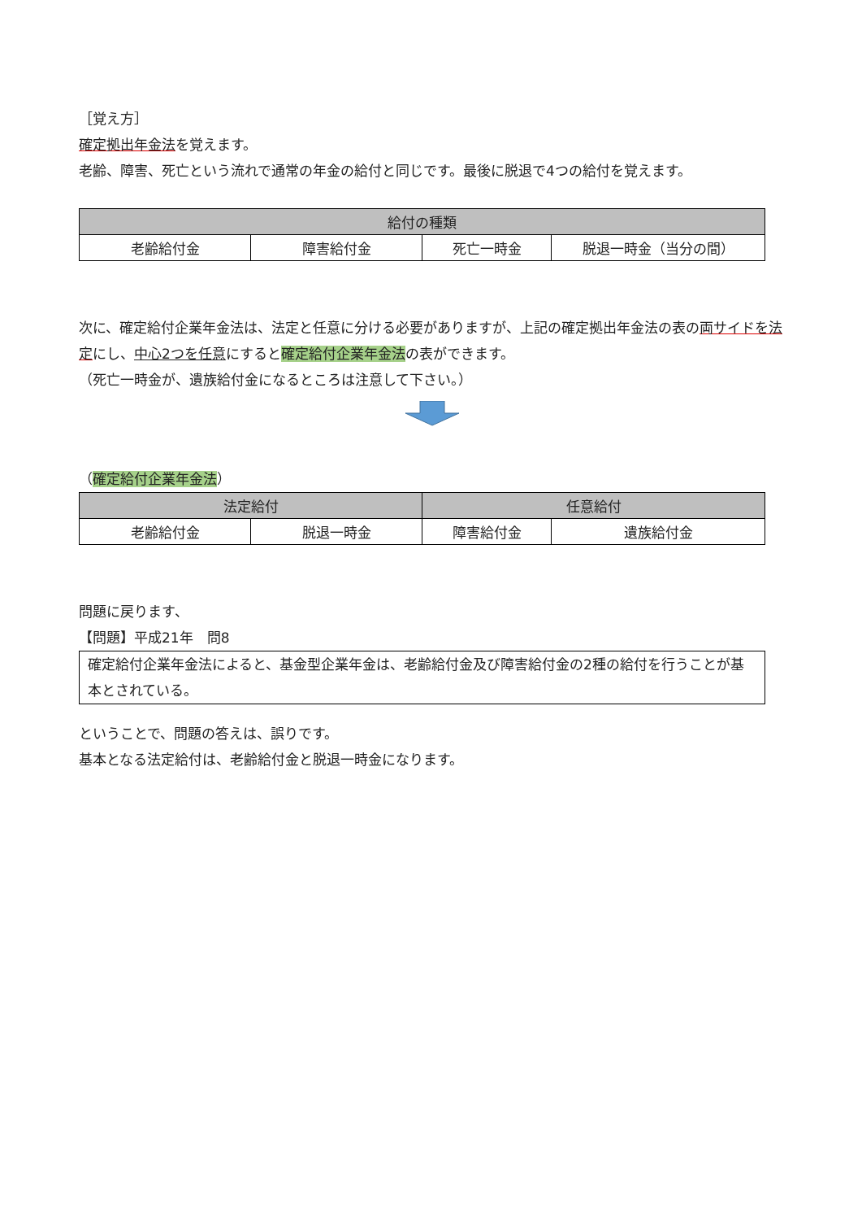［覚え方］
確定拠出年金法を覚えます。
老齢、障害、死亡という流れで通常の年金の給付と同じです。最後に脱退で4つの給付を覚えます。
| 給付の種類 | | | |
| 老齢給付金 | 障害給付金 | 死亡一時金 | 脱退一時金（当分の間） |
次に、確定給付企業年金法は、法定と任意に分ける必要がありますが、上記の確定拠出年金法の表の両サイドを法定にし、中心2つを任意にすると確定給付企業年金法の表ができます。
（死亡一時金が、遺族給付金になるところは注意して下さい。）
（確定給付企業年金法）
| 法定給付 | | 任意給付 | |
| 老齢給付金 | 脱退一時金 | 障害給付金 | 遺族給付金 |
問題に戻ります、
【問題】平成21年　問8
確定給付企業年金法によると、基金型企業年金は、老齢給付金及び障害給付金の2種の給付を行うことが基本とされている。
ということで、問題の答えは、誤りです。
基本となる法定給付は、老齢給付金と脱退一時金になります。